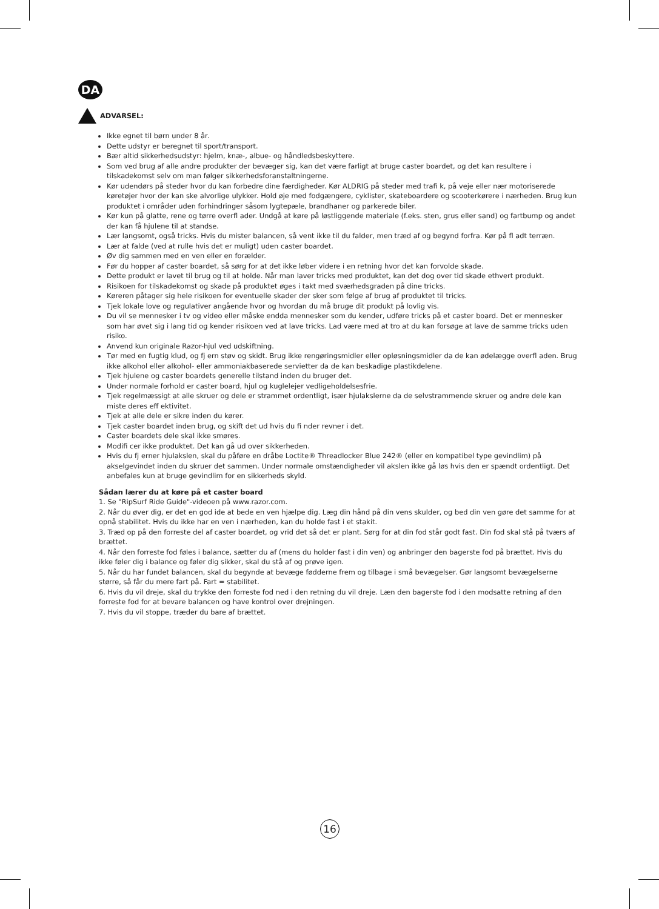DA
ADVARSEL:
Ikke egnet til børn under 8 år.
Dette udstyr er beregnet til sport/transport.
Bær altid sikkerhedsudstyr: hjelm, knæ-, albue- og håndledsbeskyttere.
Som ved brug af alle andre produkter der bevæger sig, kan det være farligt at bruge caster boardet, og det kan resultere i tilskadekomst selv om man følger sikkerhedsforanstaltningerne.
Kør udendørs på steder hvor du kan forbedre dine færdigheder. Kør ALDRIG på steder med trafi k, på veje eller nær motoriserede køretøjer hvor der kan ske alvorlige ulykker. Hold øje med fodgængere, cyklister, skateboardere og scooterkørere i nærheden. Brug kun produktet i områder uden forhindringer såsom lygtepæle, brandhaner og parkerede biler.
Kør kun på glatte, rene og tørre overfl ader. Undgå at køre på løstliggende materiale (f.eks. sten, grus eller sand) og fartbump og andet der kan få hjulene til at standse.
Lær langsomt, også tricks. Hvis du mister balancen, så vent ikke til du falder, men træd af og begynd forfra. Kør på fl adt terræn.
Lær at falde (ved at rulle hvis det er muligt) uden caster boardet.
Øv dig sammen med en ven eller en forælder.
Før du hopper af caster boardet, så sørg for at det ikke løber videre i en retning hvor det kan forvolde skade.
Dette produkt er lavet til brug og til at holde. Når man laver tricks med produktet, kan det dog over tid skade ethvert produkt.
Risikoen for tilskadekomst og skade på produktet øges i takt med sværhedsgraden på dine tricks.
Køreren påtager sig hele risikoen for eventuelle skader der sker som følge af brug af produktet til tricks.
Tjek lokale love og regulativer angående hvor og hvordan du må bruge dit produkt på lovlig vis.
Du vil se mennesker i tv og video eller måske endda mennesker som du kender, udføre tricks på et caster board. Det er mennesker som har øvet sig i lang tid og kender risikoen ved at lave tricks. Lad være med at tro at du kan forsøge at lave de samme tricks uden risiko.
Anvend kun originale Razor-hjul ved udskiftning.
Tør med en fugtig klud, og fj ern støv og skidt. Brug ikke rengøringsmidler eller opløsningsmidler da de kan ødelægge overfl aden. Brug ikke alkohol eller alkohol- eller ammoniakbaserede servietter da de kan beskadige plastikdelene.
Tjek hjulene og caster boardets generelle tilstand inden du bruger det.
Under normale forhold er caster board, hjul og kuglelejer vedligeholdelsesfrie.
Tjek regelmæssigt at alle skruer og dele er strammet ordentligt, især hjulakslerne da de selvstrammende skruer og andre dele kan miste deres eff ektivitet.
Tjek at alle dele er sikre inden du kører.
Tjek caster boardet inden brug, og skift det ud hvis du fi nder revner i det.
Caster boardets dele skal ikke smøres.
Modifi cer ikke produktet. Det kan gå ud over sikkerheden.
Hvis du fj erner hjulakslen, skal du påføre en dråbe Loctite® Threadlocker Blue 242® (eller en kompatibel type gevindlim) på akselgevindet inden du skruer det sammen. Under normale omstændigheder vil akslen ikke gå løs hvis den er spændt ordentligt. Det anbefales kun at bruge gevindlim for en sikkerheds skyld.
Sådan lærer du at køre på et caster board
1. Se "RipSurf Ride Guide"-videoen på www.razor.com.
2. Når du øver dig, er det en god ide at bede en ven hjælpe dig. Læg din hånd på din vens skulder, og bed din ven gøre det samme for at opnå stabilitet. Hvis du ikke har en ven i nærheden, kan du holde fast i et stakit.
3. Træd op på den forreste del af caster boardet, og vrid det så det er plant. Sørg for at din fod står godt fast. Din fod skal stå på tværs af brættet.
4. Når den forreste fod føles i balance, sætter du af (mens du holder fast i din ven) og anbringer den bagerste fod på brættet. Hvis du ikke føler dig i balance og føler dig sikker, skal du stå af og prøve igen.
5. Når du har fundet balancen, skal du begynde at bevæge fødderne frem og tilbage i små bevægelser. Gør langsomt bevægelserne større, så får du mere fart på. Fart = stabilitet.
6. Hvis du vil dreje, skal du trykke den forreste fod ned i den retning du vil dreje. Læn den bagerste fod i den modsatte retning af den forreste fod for at bevare balancen og have kontrol over drejningen.
7. Hvis du vil stoppe, træder du bare af brættet.
16